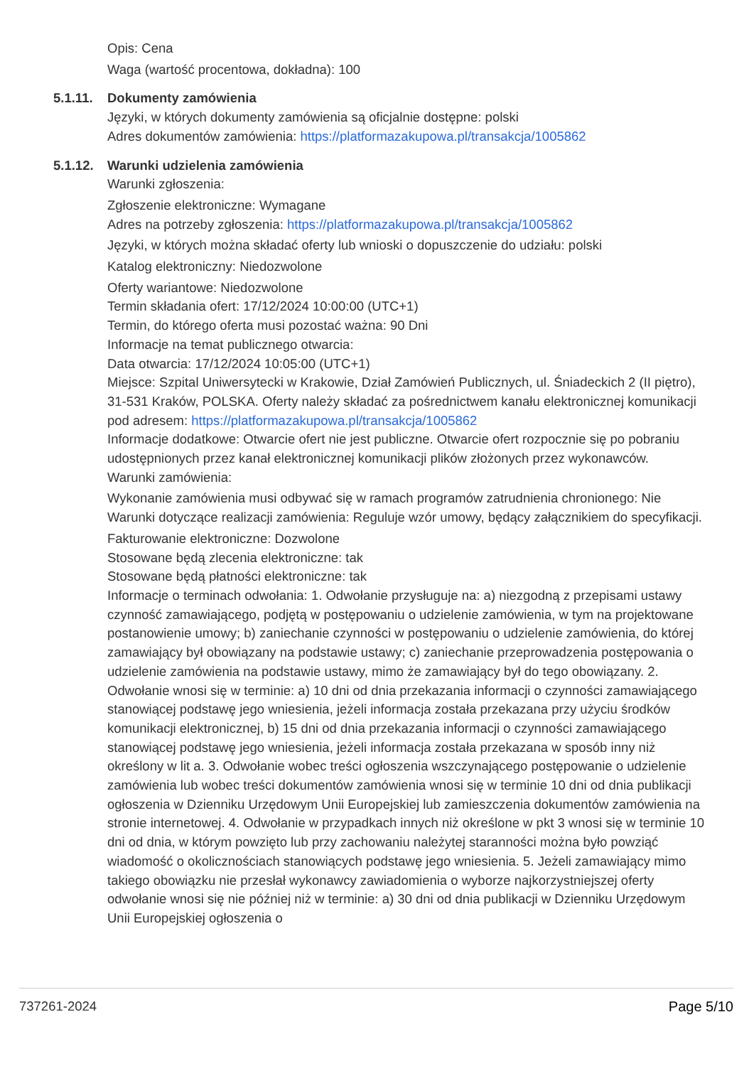Opis: Cena
Waga (wartość procentowa, dokładna): 100
5.1.11. Dokumenty zamówienia
Języki, w których dokumenty zamówienia są oficjalnie dostępne: polski
Adres dokumentów zamówienia: https://platformazakupowa.pl/transakcja/1005862
5.1.12. Warunki udzielenia zamówienia
Warunki zgłoszenia:
Zgłoszenie elektroniczne: Wymagane
Adres na potrzeby zgłoszenia: https://platformazakupowa.pl/transakcja/1005862
Języki, w których można składać oferty lub wnioski o dopuszczenie do udziału: polski
Katalog elektroniczny: Niedozwolone
Oferty wariantowe: Niedozwolone
Termin składania ofert: 17/12/2024 10:00:00 (UTC+1)
Termin, do którego oferta musi pozostać ważna: 90 Dni
Informacje na temat publicznego otwarcia:
Data otwarcia: 17/12/2024 10:05:00 (UTC+1)
Miejsce: Szpital Uniwersytecki w Krakowie, Dział Zamówień Publicznych, ul. Śniadeckich 2 (II piętro), 31-531 Kraków, POLSKA. Oferty należy składać za pośrednictwem kanału elektronicznej komunikacji pod adresem: https://platformazakupowa.pl/transakcja/1005862
Informacje dodatkowe: Otwarcie ofert nie jest publiczne. Otwarcie ofert rozpocznie się po pobraniu udostępnionych przez kanał elektronicznej komunikacji plików złożonych przez wykonawców.
Warunki zamówienia:
Wykonanie zamówienia musi odbywać się w ramach programów zatrudnienia chronionego: Nie
Warunki dotyczące realizacji zamówienia: Reguluje wzór umowy, będący załącznikiem do specyfikacji.
Fakturowanie elektroniczne: Dozwolone
Stosowane będą zlecenia elektroniczne: tak
Stosowane będą płatności elektroniczne: tak
Informacje o terminach odwołania: 1. Odwołanie przysługuje na: a) niezgodną z przepisami ustawy czynność zamawiającego, podjętą w postępowaniu o udzielenie zamówienia, w tym na projektowane postanowienie umowy; b) zaniechanie czynności w postępowaniu o udzielenie zamówienia, do której zamawiający był obowiązany na podstawie ustawy; c) zaniechanie przeprowadzenia postępowania o udzielenie zamówienia na podstawie ustawy, mimo że zamawiający był do tego obowiązany. 2. Odwołanie wnosi się w terminie: a) 10 dni od dnia przekazania informacji o czynności zamawiającego stanowiącej podstawę jego wniesienia, jeżeli informacja została przekazana przy użyciu środków komunikacji elektronicznej, b) 15 dni od dnia przekazania informacji o czynności zamawiającego stanowiącej podstawę jego wniesienia, jeżeli informacja została przekazana w sposób inny niż określony w lit a. 3. Odwołanie wobec treści ogłoszenia wszczynającego postępowanie o udzielenie zamówienia lub wobec treści dokumentów zamówienia wnosi się w terminie 10 dni od dnia publikacji ogłoszenia w Dzienniku Urzędowym Unii Europejskiej lub zamieszczenia dokumentów zamówienia na stronie internetowej. 4. Odwołanie w przypadkach innych niż określone w pkt 3 wnosi się w terminie 10 dni od dnia, w którym powzięto lub przy zachowaniu należytej staranności można było powziąć wiadomość o okolicznościach stanowiących podstawę jego wniesienia. 5. Jeżeli zamawiający mimo takiego obowiązku nie przesłał wykonawcy zawiadomienia o wyborze najkorzystniejszej oferty odwołanie wnosi się nie później niż w terminie: a) 30 dni od dnia publikacji w Dzienniku Urzędowym Unii Europejskiej ogłoszenia o
737261-2024 Page 5/10